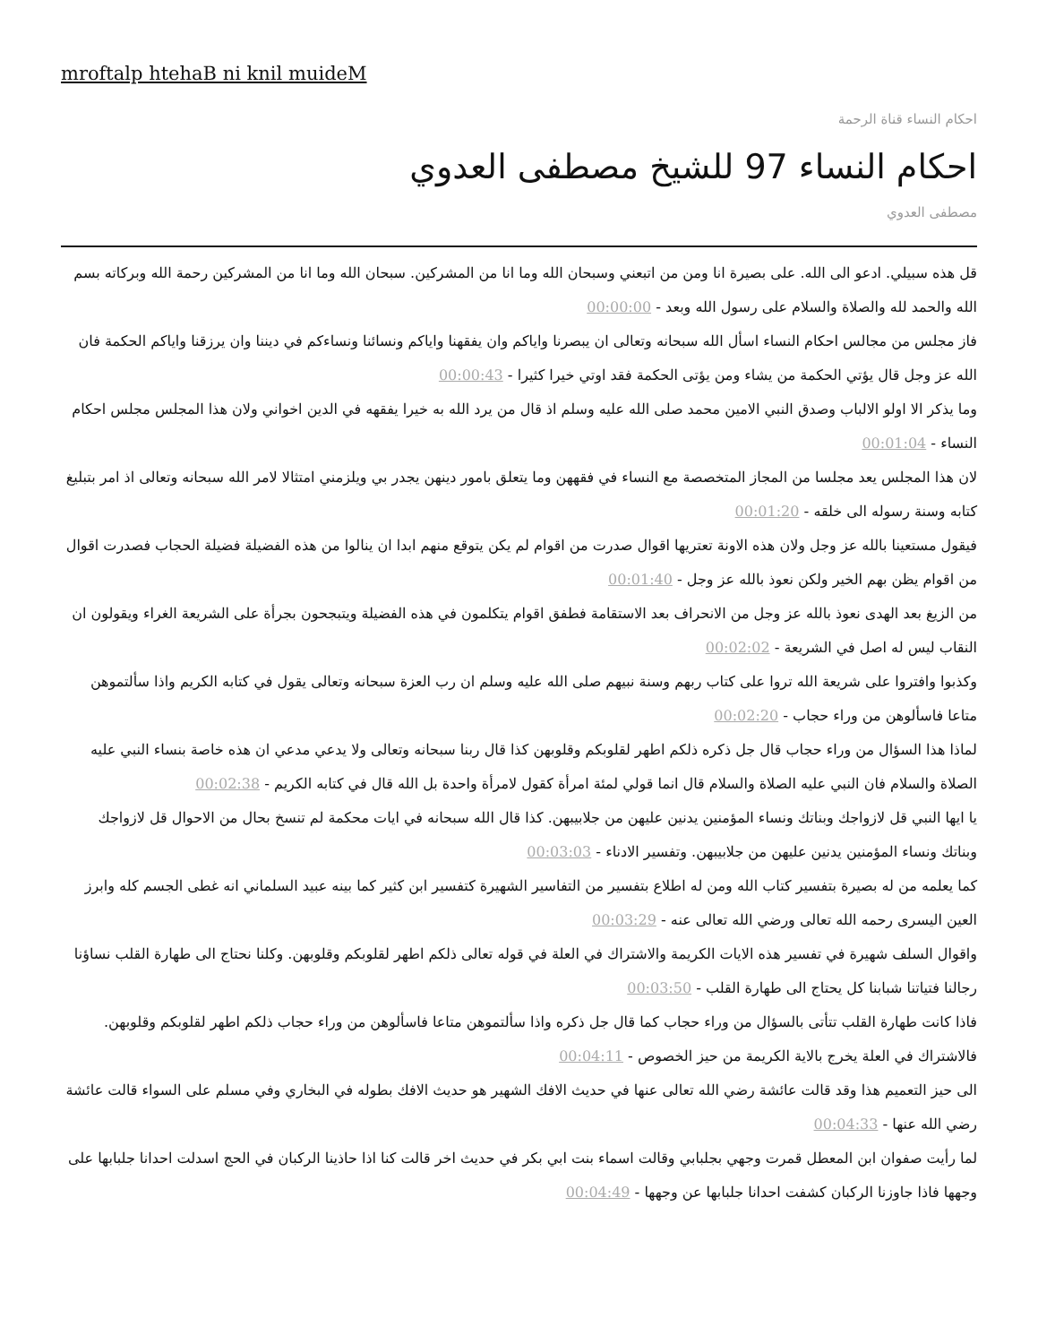mroftalp htehaB ni knil muideM
احكام النساء قناة الرحمة
احكام النساء 97 للشيخ مصطفى العدوي
مصطفى العدوي
قل هذه سبيلي. ادعو الى الله. على بصيرة انا ومن من اتبعني وسبحان الله وما انا من المشركين. سبحان الله وما انا من المشركين رحمة الله وبركاته بسم الله والحمد لله والصلاة والسلام على رسول الله وبعد - 00:00:00
فاز مجلس من مجالس احكام النساء اسأل الله سبحانه وتعالى ان يبصرنا واياكم وان يفقهنا واياكم ونسائنا ونساءكم في ديننا وان يرزقنا واياكم الحكمة فان الله عز وجل قال يؤتي الحكمة من يشاء ومن يؤتى الحكمة فقد اوتي خيرا كثيرا - 00:00:43
وما يذكر الا اولو الالباب وصدق النبي الامين محمد صلى الله عليه وسلم اذ قال من يرد الله به خيرا يفقهه في الدين اخواني ولان هذا المجلس مجلس احكام النساء - 00:01:04
لان هذا المجلس يعد مجلسا من المجاز المتخصصة مع النساء في فقههن وما يتعلق بامور دينهن يجدر بي ويلزمني امتثالا لامر الله سبحانه وتعالى اذ امر بتبليغ كتابه وسنة رسوله الى خلقه - 00:01:20
فيقول مستعينا بالله عز وجل ولان هذه الاونة تعتريها اقوال صدرت من اقوام لم يكن يتوقع منهم ابدا ان ينالوا من هذه الفضيلة فضيلة الحجاب فصدرت اقوال من اقوام يظن بهم الخير ولكن نعوذ بالله عز وجل - 00:01:40
من الزيغ بعد الهدى نعوذ بالله عز وجل من الانحراف بعد الاستقامة فطفق اقوام يتكلمون في هذه الفضيلة ويتبجحون بجرأة على الشريعة الغراء ويقولون ان النقاب ليس له اصل في الشريعة - 00:02:02
وكذبوا وافتروا على شريعة الله تروا على كتاب ربهم وسنة نبيهم صلى الله عليه وسلم ان رب العزة سبحانه وتعالى يقول في كتابه الكريم واذا سألتموهن متاعا فاسألوهن من وراء حجاب - 00:02:20
لماذا هذا السؤال من وراء حجاب قال جل ذكره ذلكم اطهر لقلوبكم وقلوبهن كذا قال ربنا سبحانه وتعالى ولا يدعي مدعي ان هذه خاصة بنساء النبي عليه الصلاة والسلام فان النبي عليه الصلاة والسلام قال انما قولي لمئة امرأة كقول لامرأة واحدة بل الله قال في كتابه الكريم - 00:02:38
يا ايها النبي قل لازواجك وبناتك ونساء المؤمنين يدنين عليهن من جلابيبهن. كذا قال الله سبحانه في ايات محكمة لم تنسخ بحال من الاحوال قل لازواجك وبناتك ونساء المؤمنين يدنين عليهن من جلابيبهن. وتفسير الادناء - 00:03:03
كما يعلمه من له بصيرة بتفسير كتاب الله ومن له اطلاع بتفسير من التفاسير الشهيرة كتفسير ابن كثير كما بينه عبيد السلماني انه غطى الجسم كله وابرز العين اليسرى رحمه الله تعالى ورضي الله تعالى عنه - 00:03:29
واقوال السلف شهيرة في تفسير هذه الايات الكريمة والاشتراك في العلة في قوله تعالى ذلكم اطهر لقلوبكم وقلوبهن. وكلنا نحتاج الى طهارة القلب نساؤنا رجالنا فتياتنا شبابنا كل يحتاج الى طهارة القلب - 00:03:50
فاذا كانت طهارة القلب تتأتى بالسؤال من وراء حجاب كما قال جل ذكره واذا سألتموهن متاعا فاسألوهن من وراء حجاب ذلكم اطهر لقلوبكم وقلوبهن. فالاشتراك في العلة يخرج بالاية الكريمة من حيز الخصوص - 00:04:11
الى حيز التعميم هذا وقد قالت عائشة رضي الله تعالى عنها في حديث الافك الشهير هو حديث الافك بطوله في البخاري وفي مسلم على السواء قالت عائشة رضي الله عنها - 00:04:33
لما رأيت صفوان ابن المعطل قمرت وجهي بجلبابي وقالت اسماء بنت ابي بكر في حديث اخر قالت كنا اذا حاذينا الركبان في الحج اسدلت احدانا جلبابها على وجهها فاذا جاوزنا الركبان كشفت احدانا جلبابها عن وجهها - 00:04:49